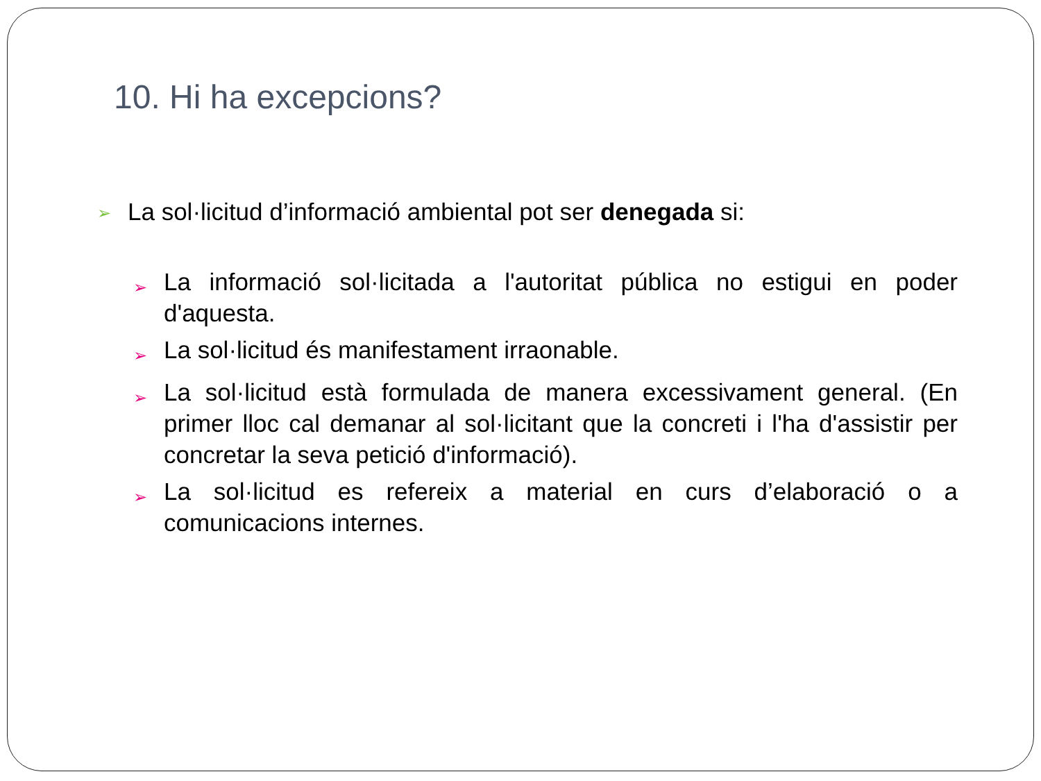10. Hi ha excepcions?
➢ La sol·licitud d’informació ambiental pot ser denegada si:
➢ La informació sol·licitada a l'autoritat pública no estigui en poder d'aquesta.
➢ La sol·licitud és manifestament irraonable.
➢ La sol·licitud està formulada de manera excessivament general. (En primer lloc cal demanar al sol·licitant que la concreti i l'ha d'assistir per concretar la seva petició d'informació).
➢ La sol·licitud es refereix a material en curs d’elaboració o a comunicacions internes.